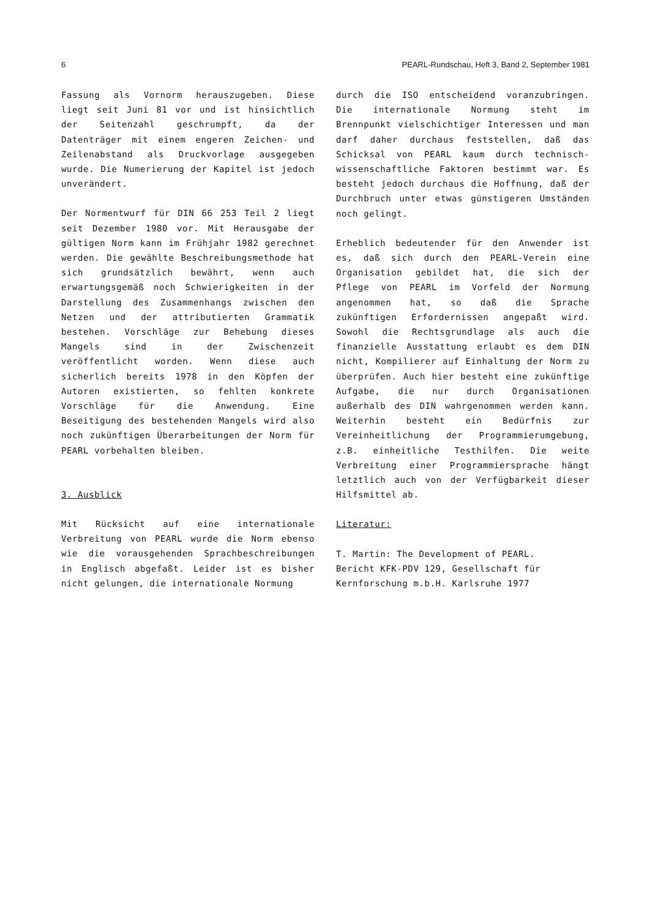6 PEARL-Rundschau, Heft 3, Band 2, September 1981
Fassung als Vornorm herauszugeben. Diese liegt seit Juni 81 vor und ist hinsichtlich der Seitenzahl geschrumpft, da der Datenträger mit einem engeren Zeichen- und Zeilenabstand als Druckvorlage ausgegeben wurde. Die Numerierung der Kapitel ist jedoch unverändert.
Der Normentwurf für DIN 66 253 Teil 2 liegt seit Dezember 1980 vor. Mit Herausgabe der gültigen Norm kann im Frühjahr 1982 gerechnet werden. Die gewählte Beschreibungsmethode hat sich grundsätzlich bewährt, wenn auch erwartungsgemäß noch Schwierigkeiten in der Darstellung des Zusammenhangs zwischen den Netzen und der attributierten Grammatik bestehen. Vorschläge zur Behebung dieses Mangels sind in der Zwischenzeit veröffentlicht worden. Wenn diese auch sicherlich bereits 1978 in den Köpfen der Autoren existierten, so fehlten konkrete Vorschläge für die Anwendung. Eine Beseitigung des bestehenden Mangels wird also noch zukünftigen Überarbeitungen der Norm für PEARL vorbehalten bleiben.
3. Ausblick
Mit Rücksicht auf eine internationale Verbreitung von PEARL wurde die Norm ebenso wie die vorausgehenden Sprachbeschreibungen in Englisch abgefaßt. Leider ist es bisher nicht gelungen, die internationale Normung
durch die ISO entscheidend voranzubringen. Die internationale Normung steht im Brennpunkt vielschichtiger Interessen und man darf daher durchaus feststellen, daß das Schicksal von PEARL kaum durch technisch-wissenschaftliche Faktoren bestimmt war. Es besteht jedoch durchaus die Hoffnung, daß der Durchbruch unter etwas günstigeren Umständen noch gelingt.
Erheblich bedeutender für den Anwender ist es, daß sich durch den PEARL-Verein eine Organisation gebildet hat, die sich der Pflege von PEARL im Vorfeld der Normung angenommen hat, so daß die Sprache zukünftigen Erfordernissen angepaßt wird. Sowohl die Rechtsgrundlage als auch die finanzielle Ausstattung erlaubt es dem DIN nicht, Kompilierer auf Einhaltung der Norm zu überprüfen. Auch hier besteht eine zukünftige Aufgabe, die nur durch Organisationen außerhalb des DIN wahrgenommen werden kann. Weiterhin besteht ein Bedürfnis zur Vereinheitlichung der Programmierumgebung, z.B. einheitliche Testhilfen. Die weite Verbreitung einer Programmiersprache hängt letztlich auch von der Verfügbarkeit dieser Hilfsmittel ab.
Literatur:
T. Martin: The Development of PEARL.
Bericht KFK-PDV 129, Gesellschaft für Kernforschung m.b.H. Karlsruhe 1977